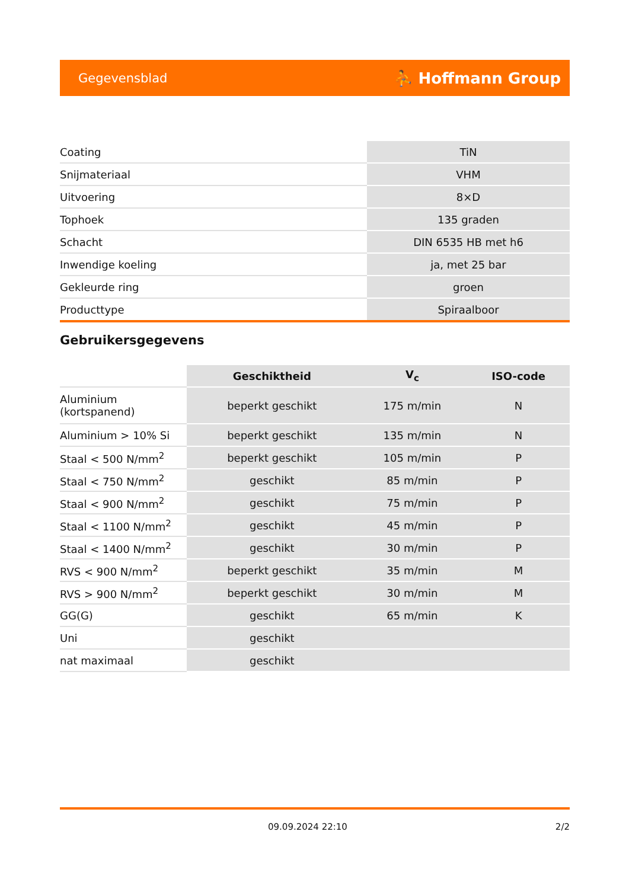Gegevensblad ⛹ Hoffmann Group
| Coating | TiN |
| Snijmateriaal | VHM |
| Uitvoering | 8×D |
| Tophoek | 135 graden |
| Schacht | DIN 6535 HB met h6 |
| Inwendige koeling | ja, met 25 bar |
| Gekleurde ring | groen |
| Producttype | Spiraalboor |
Gebruikersgegevens
| | Geschiktheid | V<sub>c</sub> | ISO-code |
| Aluminium (kortspanend) | beperkt geschikt | 175 m/min | N |
| Aluminium > 10% Si | beperkt geschikt | 135 m/min | N |
| Staal < 500 N/mm<sup>2</sup> | beperkt geschikt | 105 m/min | P |
| Staal < 750 N/mm<sup>2</sup> | geschikt | 85 m/min | P |
| Staal < 900 N/mm<sup>2</sup> | geschikt | 75 m/min | P |
| Staal < 1100 N/mm<sup>2</sup> | geschikt | 45 m/min | P |
| Staal < 1400 N/mm<sup>2</sup> | geschikt | 30 m/min | P |
| RVS < 900 N/mm<sup>2</sup> | beperkt geschikt | 35 m/min | M |
| RVS > 900 N/mm<sup>2</sup> | beperkt geschikt | 30 m/min | M |
| GG(G) | geschikt | 65 m/min | K |
| Uni | geschikt | | |
| nat maximaal | geschikt | | |
09.09.2024 22:10 2/2